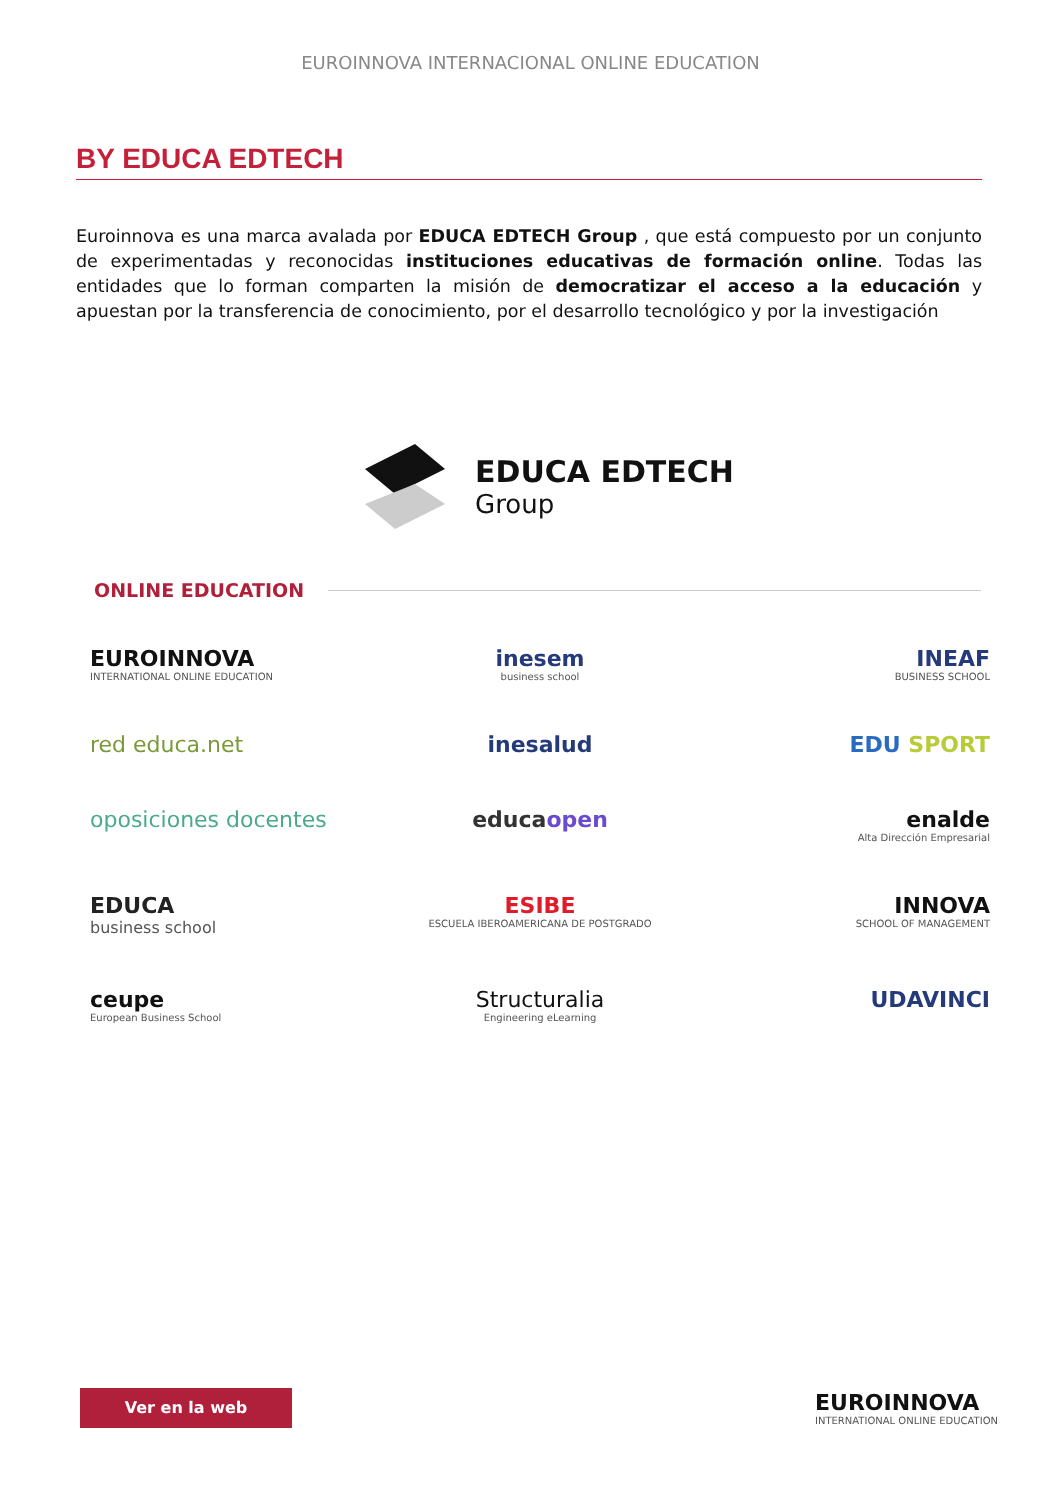EUROINNOVA INTERNACIONAL ONLINE EDUCATION
BY EDUCA EDTECH
Euroinnova es una marca avalada por EDUCA EDTECH Group , que está compuesto por un conjunto de experimentadas y reconocidas instituciones educativas de formación online. Todas las entidades que lo forman comparten la misión de democratizar el acceso a la educación y apuestan por la transferencia de conocimiento, por el desarrollo tecnológico y por la investigación
EDUCA EDTECH
Group
ONLINE EDUCATION
EUROINNOVA
INTERNATIONAL ONLINE EDUCATION
inesem
business school
INEAF
BUSINESS SCHOOL
red educa.net
inesalud
EDU SPORT
oposiciones docentes
educaopen
enalde
Alta Dirección Empresarial
EDUCA
business school
ESIBE
ESCUELA IBEROAMERICANA DE POSTGRADO
INNOVA
SCHOOL OF MANAGEMENT
ceupe
European Business School
Structuralia
Engineering eLearning
UDAVINCI
Ver en la web
EUROINNOVA
INTERNATIONAL ONLINE EDUCATION